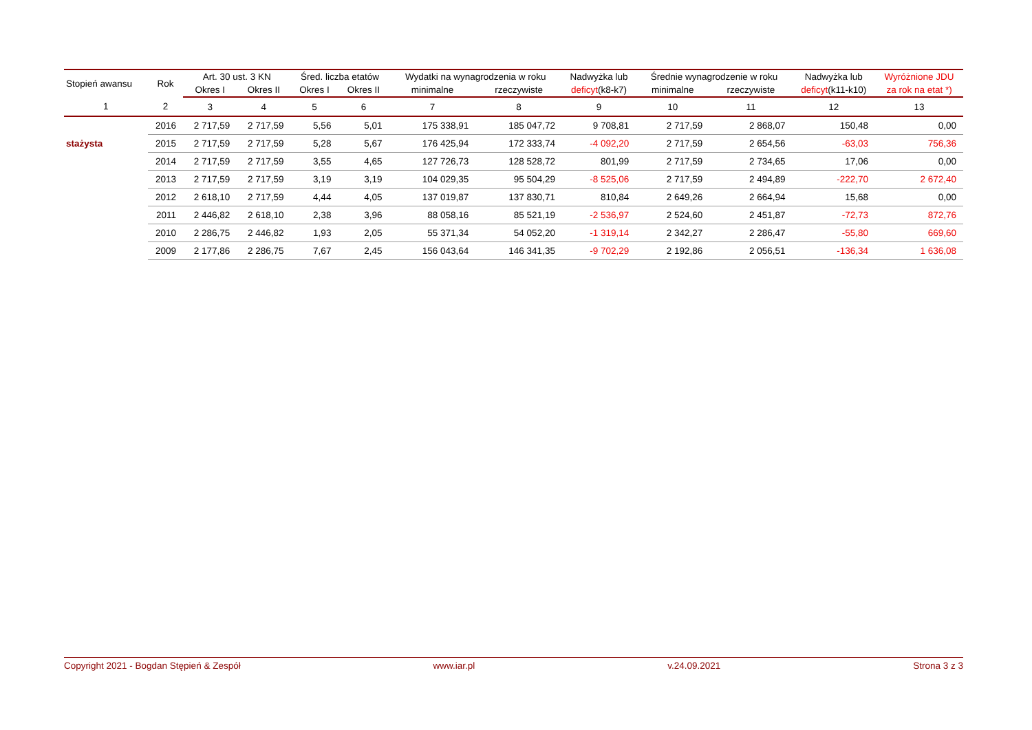| Stopień awansu | Rok | Art. 30 ust. 3 KN | | Śred. liczba etatów | | Wydatki na wynagrodzenia w roku | | Nadwyżka lub | Średnie wynagrodzenie w roku | | Nadwyżka lub | Wyróżnione JDU |
| --- | --- | --- | --- | --- | --- | --- | --- | --- | --- | --- | --- | --- |
| | | Okres I | Okres II | Okres I | Okres II | minimalne | rzeczywiste | deficyt (k8-k7) | minimalne | rzeczywiste | deficyt (k11-k10) | za rok na etat *) |
| 1 | 2 | 3 | 4 | 5 | 6 | 7 | 8 | 9 | 10 | 11 | 12 | 13 |
| | 2016 | 2 717,59 | 2 717,59 | 5,56 | 5,01 | 175 338,91 | 185 047,72 | 9 708,81 | 2 717,59 | 2 868,07 | 150,48 | 0,00 |
| stażysta | 2015 | 2 717,59 | 2 717,59 | 5,28 | 5,67 | 176 425,94 | 172 333,74 | -4 092,20 | 2 717,59 | 2 654,56 | -63,03 | 756,36 |
| | 2014 | 2 717,59 | 2 717,59 | 3,55 | 4,65 | 127 726,73 | 128 528,72 | 801,99 | 2 717,59 | 2 734,65 | 17,06 | 0,00 |
| | 2013 | 2 717,59 | 2 717,59 | 3,19 | 3,19 | 104 029,35 | 95 504,29 | -8 525,06 | 2 717,59 | 2 494,89 | -222,70 | 2 672,40 |
| | 2012 | 2 618,10 | 2 717,59 | 4,44 | 4,05 | 137 019,87 | 137 830,71 | 810,84 | 2 649,26 | 2 664,94 | 15,68 | 0,00 |
| | 2011 | 2 446,82 | 2 618,10 | 2,38 | 3,96 | 88 058,16 | 85 521,19 | -2 536,97 | 2 524,60 | 2 451,87 | -72,73 | 872,76 |
| | 2010 | 2 286,75 | 2 446,82 | 1,93 | 2,05 | 55 371,34 | 54 052,20 | -1 319,14 | 2 342,27 | 2 286,47 | -55,80 | 669,60 |
| | 2009 | 2 177,86 | 2 286,75 | 7,67 | 2,45 | 156 043,64 | 146 341,35 | -9 702,29 | 2 192,86 | 2 056,51 | -136,34 | 1 636,08 |
Copyright 2021 - Bogdan Stępień & Zespół www.iar.pl v.24.09.2021 Strona 3 z 3